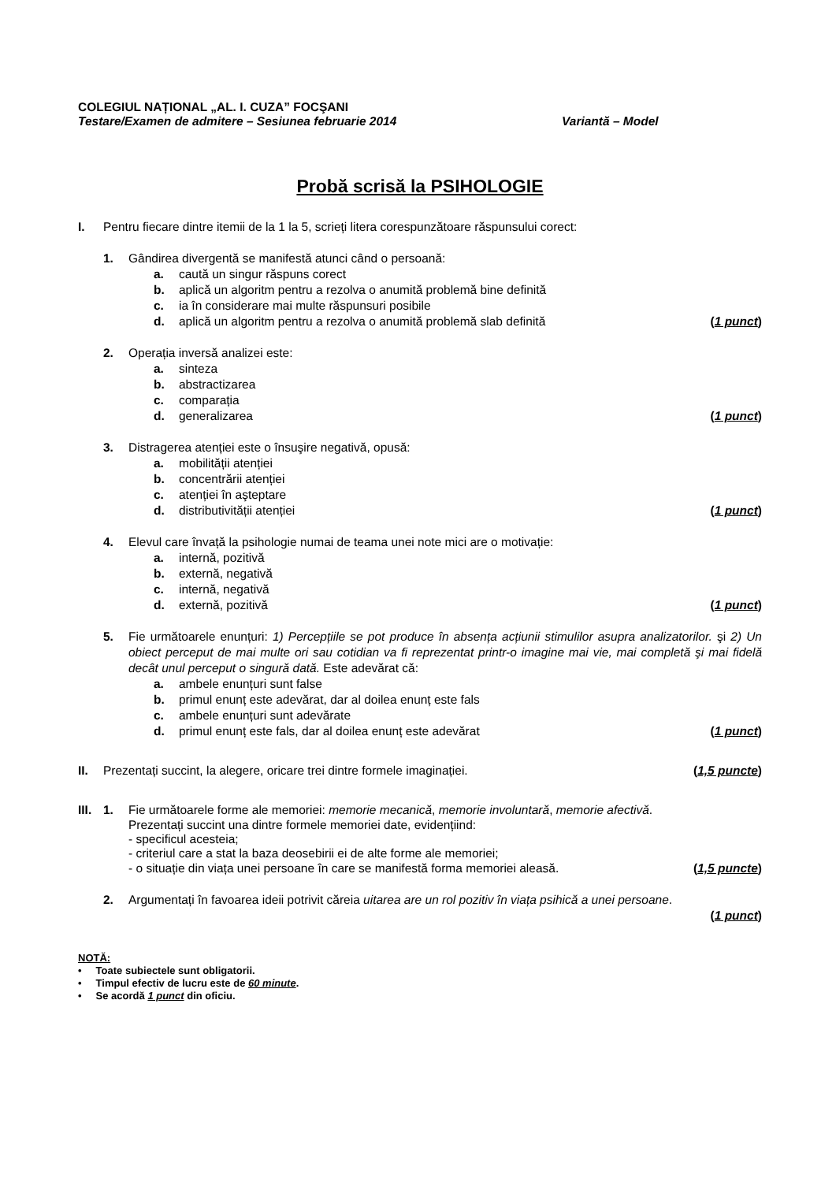COLEGIUL NAȚIONAL „AL. I. CUZA” FOCŞANI
Testare/Examen de admitere – Sesiunea februarie 2014 Variantă – Model
Probă scrisă la PSIHOLOGIE
I. Pentru fiecare dintre itemii de la 1 la 5, scrieți litera corespunzătoare răspunsului corect:
1. Gândirea divergentă se manifestă atunci când o persoană:
a. caută un singur răspuns corect
b. aplică un algoritm pentru a rezolva o anumită problemă bine definită
c. ia în considerare mai multe răspunsuri posibile
d. aplică un algoritm pentru a rezolva o anumită problemă slab definită
(1 punct)
2. Operația inversă analizei este:
a. sinteza
b. abstractizarea
c. comparația
d. generalizarea (1 punct)
3. Distragerea atenției este o însuşire negativă, opusă:
a. mobilității atenției
b. concentrării atenției
c. atenției în aşteptare
d. distributivității atenției (1 punct)
4. Elevul care învață la psihologie numai de teama unei note mici are o motivație:
a. internă, pozitivă
b. externă, negativă
c. internă, negativă
d. externă, pozitivă (1 punct)
5. Fie următoarele enunțuri: 1) Percepțiile se pot produce în absența acțiunii stimulilor asupra analizatorilor. şi 2) Un obiect perceput de mai multe ori sau cotidian va fi reprezentat printr-o imagine mai vie, mai completă şi mai fidelă decât unul perceput o singură dată. Este adevărat că:
a. ambele enunțuri sunt false
b. primul enunț este adevărat, dar al doilea enunț este fals
c. ambele enunțuri sunt adevărate
d. primul enunț este fals, dar al doilea enunț este adevărat
(1 punct)
II. Prezentați succint, la alegere, oricare trei dintre formele imaginației.
(1,5 puncte)
III.
1. Fie următoarele forme ale memoriei: memorie mecanică, memorie involuntară, memorie afectivă.
Prezentați succint una dintre formele memoriei date, evidențiind:
- specificul acesteia;
- criteriul care a stat la baza deosebirii ei de alte forme ale memoriei;
- o situație din viața unei persoane în care se manifestă forma memoriei aleasă.
(1,5 puncte)
2. Argumentați în favoarea ideii potrivit căreia uitarea are un rol pozitiv în viața psihică a unei persoane.
(1 punct)
NOTĂ:
• Toate subiectele sunt obligatorii.
• Timpul efectiv de lucru este de 60 minute.
• Se acordă 1 punct din oficiu.